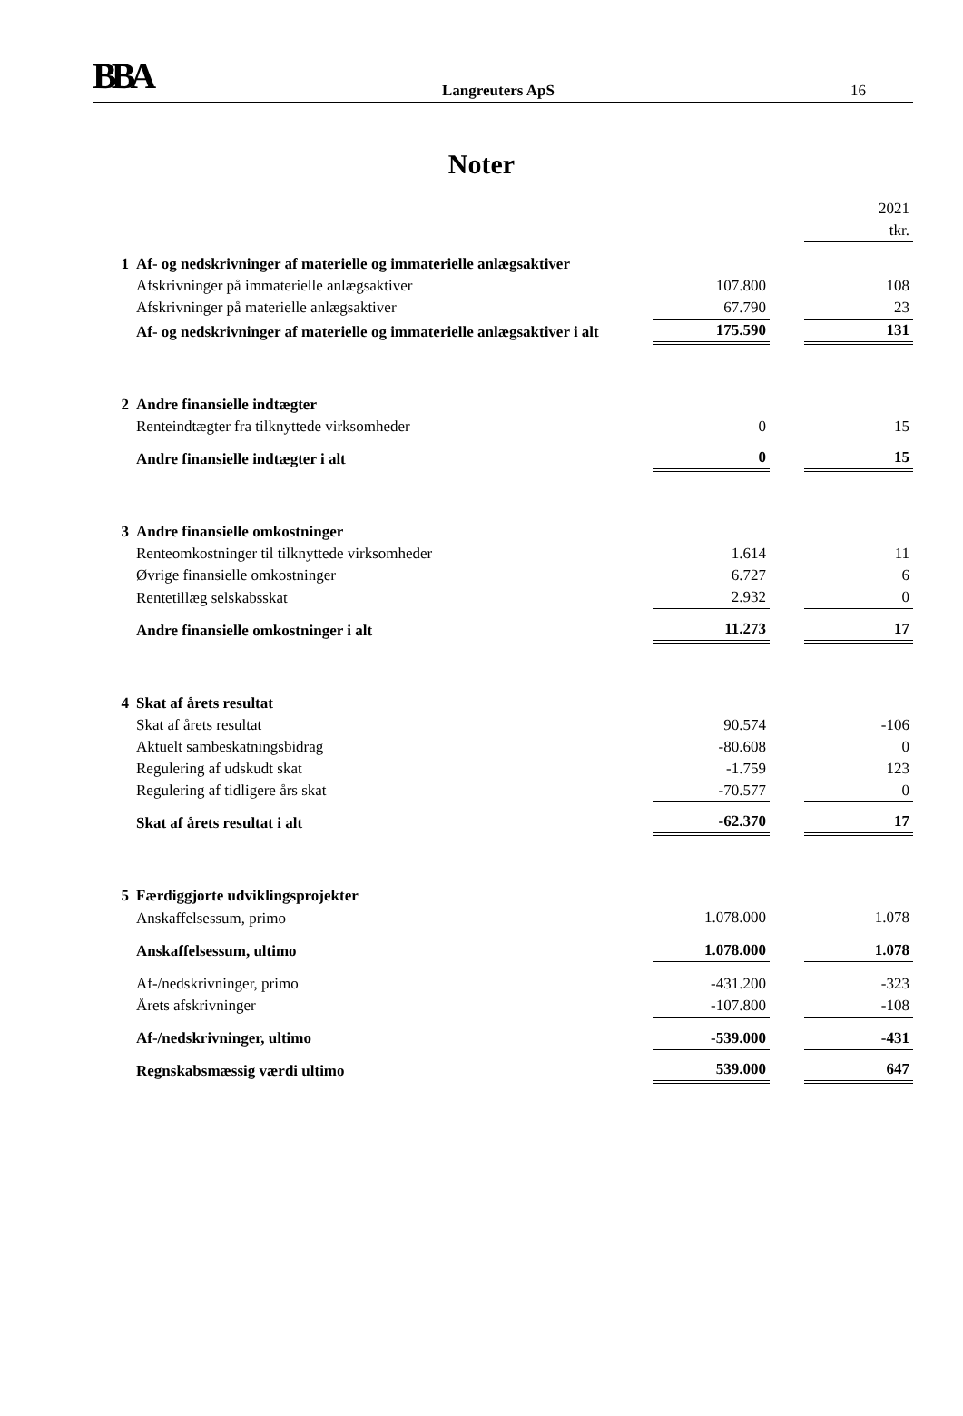BBA Langreuters ApS 16
Noter
| | | | | 2021 |
| | | | | tkr. |
| 1 | Af- og nedskrivninger af materielle og immaterielle anlægsaktiver | | | |
| | Afskrivninger på immaterielle anlægsaktiver | 107.800 | | 108 |
| | Afskrivninger på materielle anlægsaktiver | 67.790 | | 23 |
| | Af- og nedskrivninger af materielle og immaterielle anlægsaktiver i alt | 175.590 | | 131 |
| 2 | Andre finansielle indtægter | | | |
| | Renteindtægter fra tilknyttede virksomheder | 0 | | 15 |
| | Andre finansielle indtægter i alt | 0 | | 15 |
| 3 | Andre finansielle omkostninger | | | |
| | Renteomkostninger til tilknyttede virksomheder | 1.614 | | 11 |
| | Øvrige finansielle omkostninger | 6.727 | | 6 |
| | Rentetillæg selskabsskat | 2.932 | | 0 |
| | Andre finansielle omkostninger i alt | 11.273 | | 17 |
| 4 | Skat af årets resultat | | | |
| | Skat af årets resultat | 90.574 | | -106 |
| | Aktuelt sambeskatningsbidrag | -80.608 | | 0 |
| | Regulering af udskudt skat | -1.759 | | 123 |
| | Regulering af tidligere års skat | -70.577 | | 0 |
| | Skat af årets resultat i alt | -62.370 | | 17 |
| 5 | Færdiggjorte udviklingsprojekter | | | |
| | Anskaffelsessum, primo | 1.078.000 | | 1.078 |
| | Anskaffelsessum, ultimo | 1.078.000 | | 1.078 |
| | Af-/nedskrivninger, primo | -431.200 | | -323 |
| | Årets afskrivninger | -107.800 | | -108 |
| | Af-/nedskrivninger, ultimo | -539.000 | | -431 |
| | Regnskabsmæssig værdi ultimo | 539.000 | | 647 |